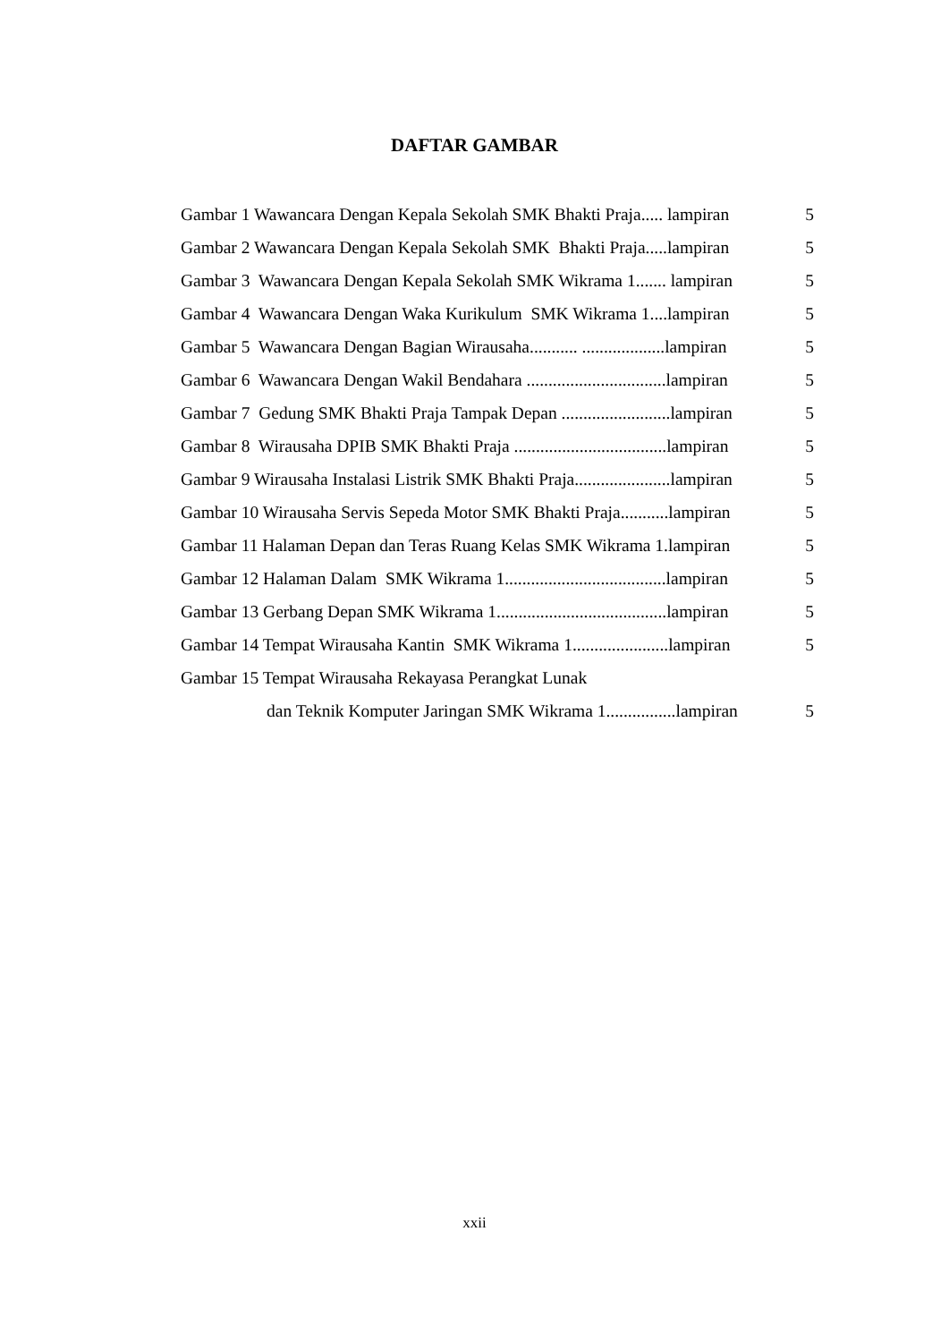DAFTAR GAMBAR
Gambar 1 Wawancara Dengan Kepala Sekolah SMK Bhakti Praja..... lampiran 5
Gambar 2 Wawancara Dengan Kepala Sekolah SMK Bhakti Praja.....lampiran 5
Gambar 3 Wawancara Dengan Kepala Sekolah SMK Wikrama 1....... lampiran 5
Gambar 4 Wawancara Dengan Waka Kurikulum SMK Wikrama 1....lampiran 5
Gambar 5 Wawancara Dengan Bagian Wirausaha........... ...................lampiran 5
Gambar 6 Wawancara Dengan Wakil Bendahara ................................lampiran 5
Gambar 7 Gedung SMK Bhakti Praja Tampak Depan .........................lampiran 5
Gambar 8 Wirausaha DPIB SMK Bhakti Praja ...................................lampiran 5
Gambar 9 Wirausaha Instalasi Listrik SMK Bhakti Praja......................lampiran 5
Gambar 10 Wirausaha Servis Sepeda Motor SMK Bhakti Praja...........lampiran 5
Gambar 11 Halaman Depan dan Teras Ruang Kelas SMK Wikrama 1.lampiran 5
Gambar 12 Halaman Dalam SMK Wikrama 1.....................................lampiran 5
Gambar 13 Gerbang Depan SMK Wikrama 1.......................................lampiran 5
Gambar 14 Tempat Wirausaha Kantin SMK Wikrama 1......................lampiran 5
Gambar 15 Tempat Wirausaha Rekayasa Perangkat Lunak
dan Teknik Komputer Jaringan SMK Wikrama 1................lampiran 5
xxii